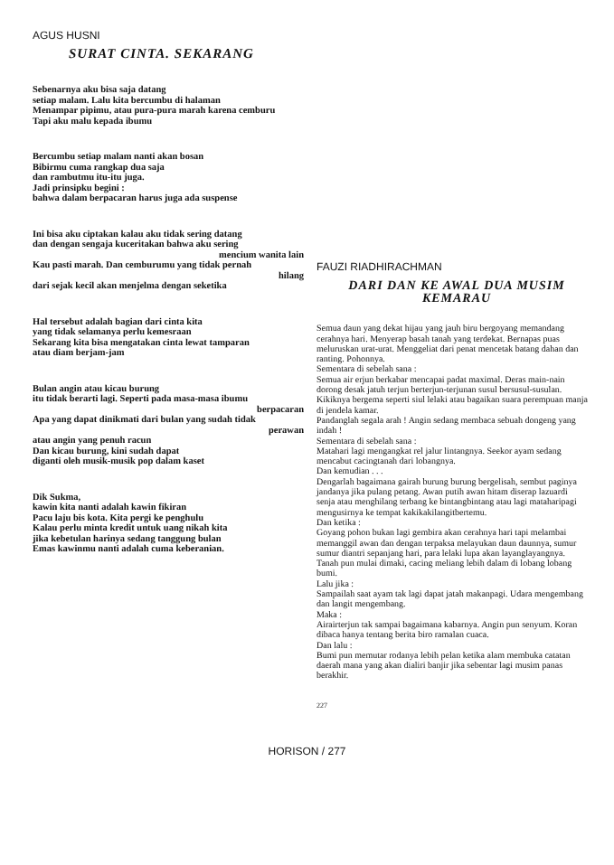AGUS HUSNI
SURAT CINTA. SEKARANG
Sebenarnya aku bisa saja datang
setiap malam. Lalu kita bercumbu di halaman
Menampar pipimu, atau pura-pura marah karena cemburu
Tapi aku malu kepada ibumu
Bercumbu setiap malam nanti akan bosan
Bibirmu cuma rangkap dua saja
dan rambutmu itu-itu juga.
Jadi prinsipku begini :
bahwa dalam berpacaran harus juga ada suspense
Ini bisa aku ciptakan kalau aku tidak sering datang
dan dengan sengaja kuceritakan bahwa aku sering
mencium wanita lain
Kau pasti marah. Dan cemburumu yang tidak pernah
hilang
dari sejak kecil akan menjelma dengan seketika
Hal tersebut adalah bagian dari cinta kita
yang tidak selamanya perlu kemesraan
Sekarang kita bisa mengatakan cinta lewat tamparan
atau diam berjam-jam
Bulan angin atau kicau burung
itu tidak berarti lagi. Seperti pada masa-masa ibumu
berpacaran
Apa yang dapat dinikmati dari bulan yang sudah tidak
perawan
atau angin yang penuh racun
Dan kicau burung, kini sudah dapat
diganti oleh musik-musik pop dalam kaset
Dik Sukma,
kawin kita nanti adalah kawin fikiran
Pacu laju bis kota. Kita pergi ke penghulu
Kalau perlu minta kredit untuk uang nikah kita
jika kebetulan harinya sedang tanggung bulan
Emas kawinmu nanti adalah cuma keberanian.
FAUZI RIADHIRACHMAN
DARI DAN KE AWAL DUA MUSIM KEMARAU
Semua daun yang dekat hijau yang jauh biru bergoyang memandang cerahnya hari. Menyerap basah tanah yang terdekat. Bernapas puas meluruskan urat-urat. Menggeliat dari penat mencetak batang dahan dan ranting. Pohonnya.
Sementara di sebelah sana :
Semua air erjun berkabar mencapai padat maximal. Deras main-nain dorong desak jatuh terjun berterjun-terjunan susul bersusul-susulan. Kikiknya bergema seperti siul lelaki atau bagaikan suara perempuan manja di jendela kamar.
Pandanglah segala arah ! Angin sedang membaca sebuah dongeng yang indah !
Sementara di sebelah sana :
Matahari lagi mengangkat rel jalur lintangnya. Seekor ayam sedang mencabut cacingtanah dari lobangnya.
Dan kemudian . . .
Dengarlah bagaimana gairah burung burung bergelisah, sembut paginya jandanya jika pulang petang. Awan putih awan hitam diserap lazuardi senja atau menghilang terbang ke bintangbintang atau lagi mataharipagi mengusirnya ke tempat kakikakilangitbertemu.
Dan ketika :
Goyang pohon bukan lagi gembira akan cerahnya hari tapi melambai memanggil awan dan dengan terpaksa melayukan daun daunnya, sumur sumur diantri sepanjang hari, para lelaki lupa akan layanglayangnya. Tanah pun mulai dimaki, cacing meliang lebih dalam di lobang lobang bumi.
Lalu jika :
Sampailah saat ayam tak lagi dapat jatah makanpagi. Udara mengembang dan langit mengembang.
Maka :
Airairterjun tak sampai bagaimana kabarnya. Angin pun senyum. Koran dibaca hanya tentang berita biro ramalan cuaca.
Dan lalu :
Bumi pun memutar rodanya lebih pelan ketika alam membuka catatan daerah mana yang akan dialiri banjir jika sebentar lagi musim panas berakhir.
227
HORISON / 277